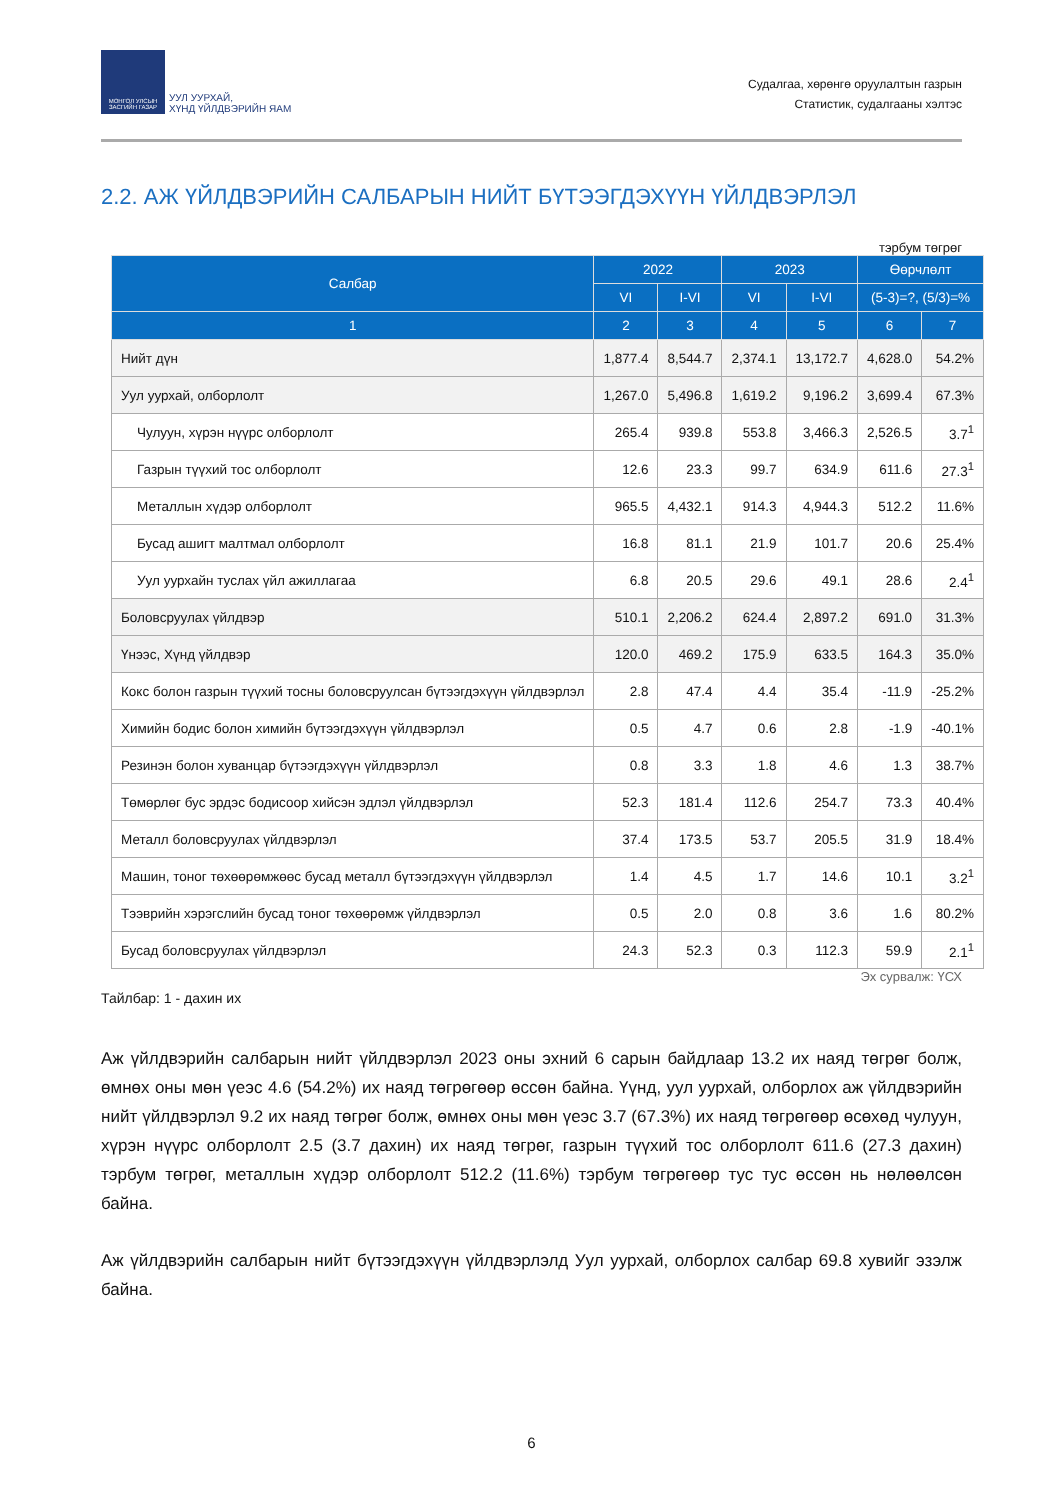МОНГОЛ УЛСЫН ЗАСГИЙН ГАЗАР
УУЛ УУРХАЙ,
ХҮНД ҮЙЛДВЭРИЙН ЯАМ
Судалгаа, хөрөнгө оруулалтын газрын
Статистик, судалгааны хэлтэс
2.2. АЖ ҮЙЛДВЭРИЙН САЛБАРЫН НИЙТ БҮТЭЭГДЭХҮҮН ҮЙЛДВЭРЛЭЛ
тэрбум төгрөг
| Салбар | 2022 | | 2023 | | Өөрчлөлт | |
| --- | --- | --- | --- | --- | --- | --- |
| | VI | I-VI | VI | I-VI | (5-3)=?, (5/3)=% | |
| 1 | 2 | 3 | 4 | 5 | 6 | 7 |
| Нийт дүн | 1,877.4 | 8,544.7 | 2,374.1 | 13,172.7 | 4,628.0 | 54.2% |
| Уул уурхай, олборлолт | 1,267.0 | 5,496.8 | 1,619.2 | 9,196.2 | 3,699.4 | 67.3% |
| Чулуун, хүрэн нүүрс олборлолт | 265.4 | 939.8 | 553.8 | 3,466.3 | 2,526.5 | 3.7<sup>1</sup> |
| Газрын түүхий тос олборлолт | 12.6 | 23.3 | 99.7 | 634.9 | 611.6 | 27.3<sup>1</sup> |
| Металлын хүдэр олборлолт | 965.5 | 4,432.1 | 914.3 | 4,944.3 | 512.2 | 11.6% |
| Бусад ашигт малтмал олборлолт | 16.8 | 81.1 | 21.9 | 101.7 | 20.6 | 25.4% |
| Уул уурхайн туслах үйл ажиллагаа | 6.8 | 20.5 | 29.6 | 49.1 | 28.6 | 2.4<sup>1</sup> |
| Боловсруулах үйлдвэр | 510.1 | 2,206.2 | 624.4 | 2,897.2 | 691.0 | 31.3% |
| Үнээс, Хүнд үйлдвэр | 120.0 | 469.2 | 175.9 | 633.5 | 164.3 | 35.0% |
| Кокс болон газрын түүхий тосны боловсруулсан бүтээгдэхүүн үйлдвэрлэл | 2.8 | 47.4 | 4.4 | 35.4 | -11.9 | -25.2% |
| Химийн бодис болон химийн бүтээгдэхүүн үйлдвэрлэл | 0.5 | 4.7 | 0.6 | 2.8 | -1.9 | -40.1% |
| Резинэн болон хуванцар бүтээгдэхүүн үйлдвэрлэл | 0.8 | 3.3 | 1.8 | 4.6 | 1.3 | 38.7% |
| Төмөрлөг бус эрдэс бодисоор хийсэн эдлэл үйлдвэрлэл | 52.3 | 181.4 | 112.6 | 254.7 | 73.3 | 40.4% |
| Металл боловсруулах үйлдвэрлэл | 37.4 | 173.5 | 53.7 | 205.5 | 31.9 | 18.4% |
| Машин, тоног төхөөрөмжөөс бусад металл бүтээгдэхүүн үйлдвэрлэл | 1.4 | 4.5 | 1.7 | 14.6 | 10.1 | 3.2<sup>1</sup> |
| Тээврийн хэрэгслийн бусад тоног төхөөрөмж үйлдвэрлэл | 0.5 | 2.0 | 0.8 | 3.6 | 1.6 | 80.2% |
| Бусад боловсруулах үйлдвэрлэл | 24.3 | 52.3 | 0.3 | 112.3 | 59.9 | 2.1<sup>1</sup> |
Эх сурвалж: ҮСХ
Тайлбар: 1 - дахин их
Аж үйлдвэрийн салбарын нийт үйлдвэрлэл 2023 оны эхний 6 сарын байдлаар 13.2 их наяд төгрөг болж, өмнөх оны мөн үеэс 4.6 (54.2%) их наяд төгрөгөөр өссөн байна. Үүнд, уул уурхай, олборлох аж үйлдвэрийн нийт үйлдвэрлэл 9.2 их наяд төгрөг болж, өмнөх оны мөн үеэс 3.7 (67.3%) их наяд төгрөгөөр өсөхөд чулуун, хүрэн нүүрс олборлолт 2.5 (3.7 дахин) их наяд төгрөг, газрын түүхий тос олборлолт 611.6 (27.3 дахин) тэрбум төгрөг, металлын хүдэр олборлолт 512.2 (11.6%) тэрбум төгрөгөөр тус тус өссөн нь нөлөөлсөн байна.
Аж үйлдвэрийн салбарын нийт бүтээгдэхүүн үйлдвэрлэлд Уул уурхай, олборлох салбар 69.8 хувийг эзэлж байна.
6